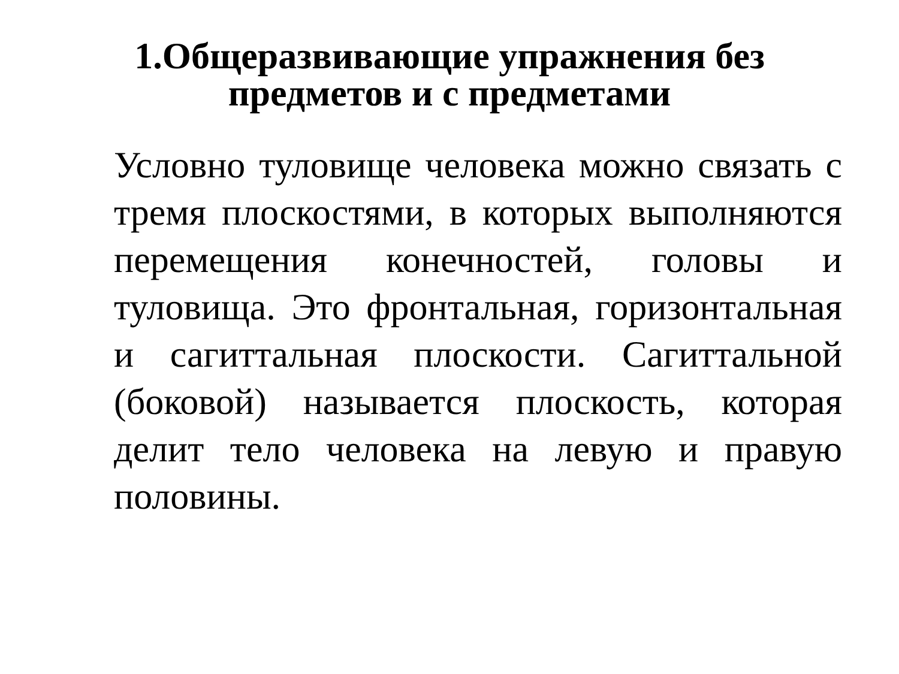1.Общеразвивающие упражнения без
предметов и с предметами
Условно туловище человека можно связать с тремя плоскостями, в которых выполняются перемещения конечностей, головы и туловища. Это фронтальная, горизонтальная и сагиттальная плоскости. Сагиттальной (боковой) называется плоскость, которая делит тело человека на левую и правую половины.